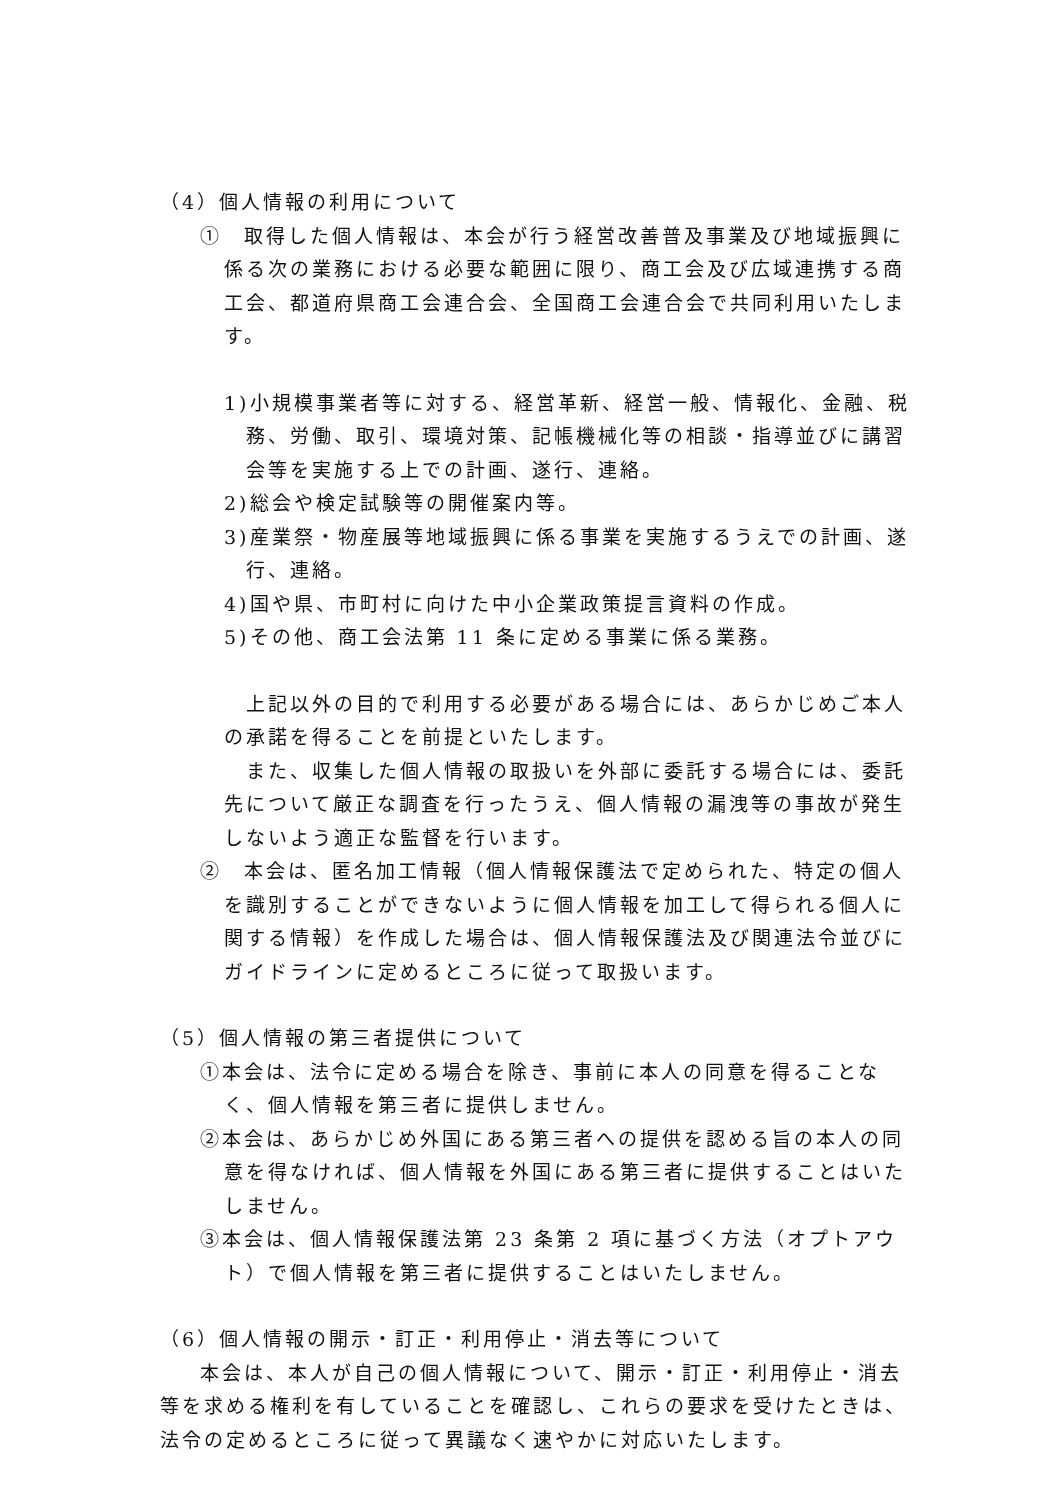（4）個人情報の利用について
①　取得した個人情報は、本会が行う経営改善普及事業及び地域振興に係る次の業務における必要な範囲に限り、商工会及び広域連携する商工会、都道府県商工会連合会、全国商工会連合会で共同利用いたします。
1)小規模事業者等に対する、経営革新、経営一般、情報化、金融、税務、労働、取引、環境対策、記帳機械化等の相談・指導並びに講習会等を実施する上での計画、遂行、連絡。
2)総会や検定試験等の開催案内等。
3)産業祭・物産展等地域振興に係る事業を実施するうえでの計画、遂行、連絡。
4)国や県、市町村に向けた中小企業政策提言資料の作成。
5)その他、商工会法第 11 条に定める事業に係る業務。
　上記以外の目的で利用する必要がある場合には、あらかじめご本人の承諾を得ることを前提といたします。
　また、収集した個人情報の取扱いを外部に委託する場合には、委託先について厳正な調査を行ったうえ、個人情報の漏洩等の事故が発生しないよう適正な監督を行います。
②　本会は、匿名加工情報（個人情報保護法で定められた、特定の個人を識別することができないように個人情報を加工して得られる個人に関する情報）を作成した場合は、個人情報保護法及び関連法令並びにガイドラインに定めるところに従って取扱います。
（5）個人情報の第三者提供について
①本会は、法令に定める場合を除き、事前に本人の同意を得ることなく、個人情報を第三者に提供しません。
②本会は、あらかじめ外国にある第三者への提供を認める旨の本人の同意を得なければ、個人情報を外国にある第三者に提供することはいたしません。
③本会は、個人情報保護法第 23 条第 2 項に基づく方法（オプトアウト）で個人情報を第三者に提供することはいたしません。
（6）個人情報の開示・訂正・利用停止・消去等について
本会は、本人が自己の個人情報について、開示・訂正・利用停止・消去等を求める権利を有していることを確認し、これらの要求を受けたときは、法令の定めるところに従って異議なく速やかに対応いたします。